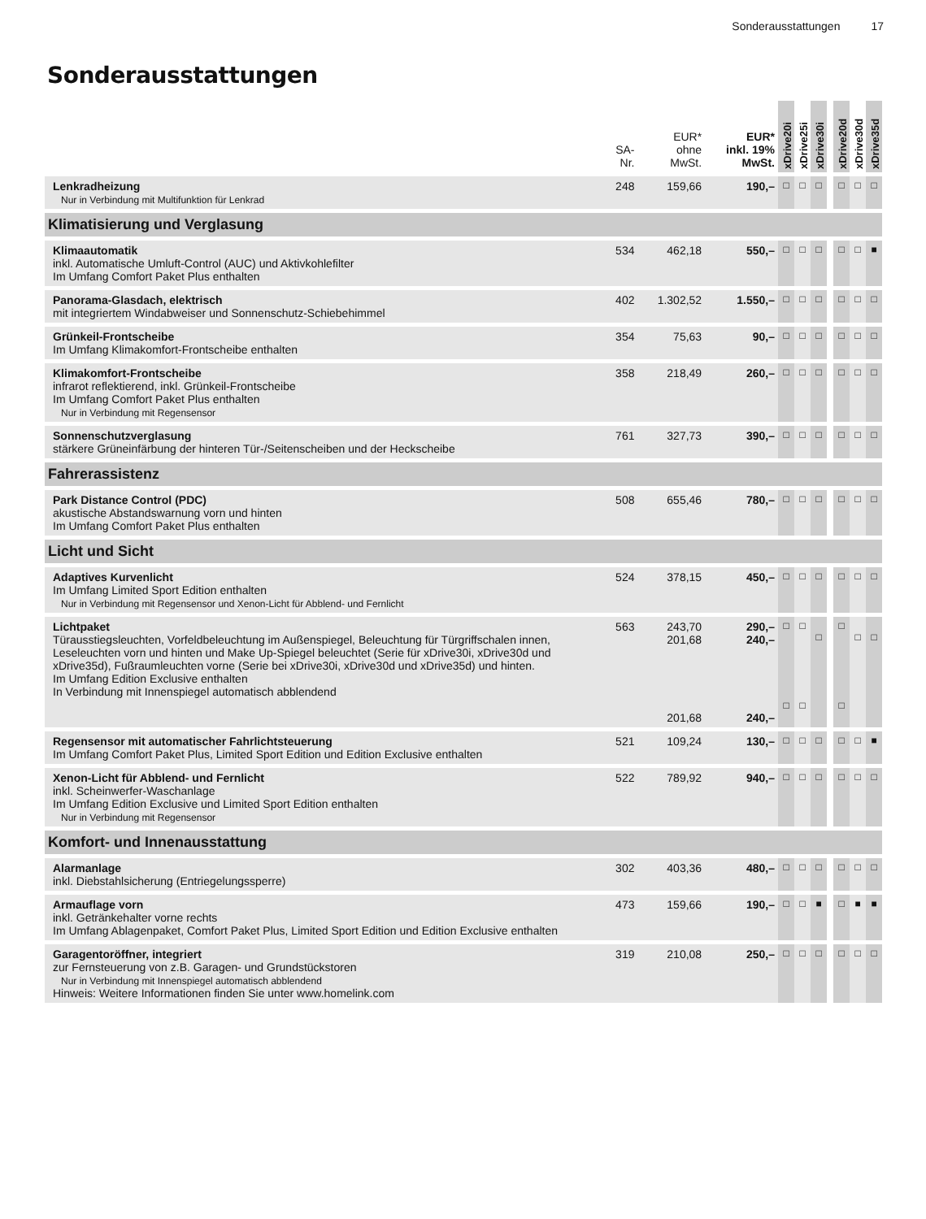Sonderausstattungen 17
Sonderausstattungen
| | SA- Nr. | EUR* ohne MwSt. | EUR* inkl. 19% MwSt. | xDrive20i | xDrive25i | xDrive30i | | xDrive20d | xDrive30d | xDrive35d |
| --- | --- | --- | --- | --- | --- | --- | --- | --- | --- | --- |
| Lenkradheizung Nur in Verbindung mit Multifunktion für Lenkrad | 248 | 159,66 | 190,– | □ | □ | □ | | □ | □ | □ |
| Klimatisierung und Verglasung | | | | | | | | | | |
| Klimaautomatik inkl. Automatische Umluft-Control (AUC) und Aktivkohlefilter Im Umfang Comfort Paket Plus enthalten | 534 | 462,18 | 550,– | □ | □ | □ | | □ | □ | ■ |
| Panorama-Glasdach, elektrisch mit integriertem Windabweiser und Sonnenschutz-Schiebehimmel | 402 | 1.302,52 | 1.550,– | □ | □ | □ | | □ | □ | □ |
| Grünkeil-Frontscheibe Im Umfang Klimakomfort-Frontscheibe enthalten | 354 | 75,63 | 90,– | □ | □ | □ | | □ | □ | □ |
| Klimakomfort-Frontscheibe infrarot reflektierend, inkl. Grünkeil-Frontscheibe Im Umfang Comfort Paket Plus enthalten Nur in Verbindung mit Regensensor | 358 | 218,49 | 260,– | □ | □ | □ | | □ | □ | □ |
| Sonnenschutzverglasung stärkere Grüneinfärbung der hinteren Tür-/Seitenscheiben und der Heckscheibe | 761 | 327,73 | 390,– | □ | □ | □ | | □ | □ | □ |
| Fahrerassistenz | | | | | | | | | | |
| Park Distance Control (PDC) akustische Abstandswarnung vorn und hinten Im Umfang Comfort Paket Plus enthalten | 508 | 655,46 | 780,– | □ | □ | □ | | □ | □ | □ |
| Licht und Sicht | | | | | | | | | | |
| Adaptives Kurvenlicht Im Umfang Limited Sport Edition enthalten Nur in Verbindung mit Regensensor und Xenon-Licht für Abblend- und Fernlicht | 524 | 378,15 | 450,– | □ | □ | □ | | □ | □ | □ |
| Lichtpaket Türausstiegsleuchten, Vorfeldbeleuchtung im Außenspiegel, Beleuchtung für Türgriffschalen innen, Leseleuchten vorn und hinten und Make Up-Spiegel beleuchtet (Serie für xDrive30i, xDrive30d und xDrive35d), Fußraumleuchten vorne (Serie bei xDrive30i, xDrive30d und xDrive35d) und hinten. Im Umfang Edition Exclusive enthalten In Verbindung mit Innenspiegel automatisch abblendend | 563 | 243,70 201,68 201,68 | 290,– 240,– 240,– | □ □ | □ □ | □ | | □ □ | □ | □ |
| Regensensor mit automatischer Fahrlichtsteuerung Im Umfang Comfort Paket Plus, Limited Sport Edition und Edition Exclusive enthalten | 521 | 109,24 | 130,– | □ | □ | □ | | □ | □ | ■ |
| Xenon-Licht für Abblend- und Fernlicht inkl. Scheinwerfer-Waschanlage Im Umfang Edition Exclusive und Limited Sport Edition enthalten Nur in Verbindung mit Regensensor | 522 | 789,92 | 940,– | □ | □ | □ | | □ | □ | □ |
| Komfort- und Innenausstattung | | | | | | | | | | |
| Alarmanlage inkl. Diebstahlsicherung (Entriegelungssperre) | 302 | 403,36 | 480,– | □ | □ | □ | | □ | □ | □ |
| Armauflage vorn inkl. Getränkehalter vorne rechts Im Umfang Ablagenpaket, Comfort Paket Plus, Limited Sport Edition und Edition Exclusive enthalten | 473 | 159,66 | 190,– | □ | □ | ■ | | □ | ■ | ■ |
| Garagentoröffner, integriert zur Fernsteuerung von z.B. Garagen- und Grundstückstoren Nur in Verbindung mit Innenspiegel automatisch abblendend Hinweis: Weitere Informationen finden Sie unter www.homelink.com | 319 | 210,08 | 250,– | □ | □ | □ | | □ | □ | □ |